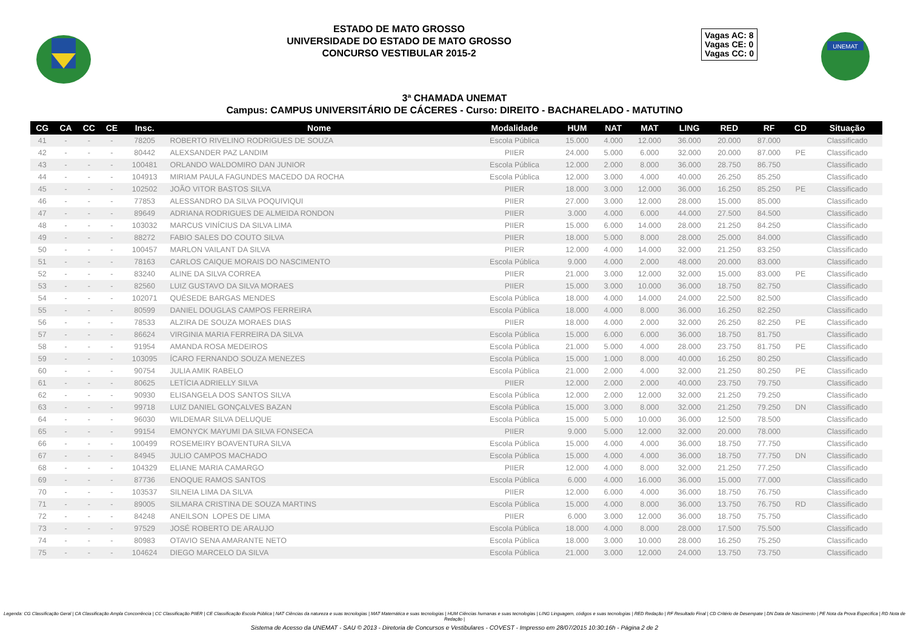ESTADO DE MATO GROSSO
UNIVERSIDADE DO ESTADO DE MATO GROSSO
CONCURSO VESTIBULAR 2015-2
Vagas AC: 8
Vagas CE: 0
Vagas CC: 0
UNEMAT
3ª CHAMADA UNEMAT
Campus: CAMPUS UNIVERSITÁRIO DE CÁCERES - Curso: DIREITO - BACHARELADO - MATUTINO
| CG | CA | CC | CE | Insc. | Nome | Modalidade | HUM | NAT | MAT | LING | RED | RF | CD | Situação |
| --- | --- | --- | --- | --- | --- | --- | --- | --- | --- | --- | --- | --- | --- | --- |
| 41 | - | - | - | 78205 | ROBERTO RIVELINO RODRIGUES DE SOUZA | Escola Pública | 15.000 | 4.000 | 12.000 | 36.000 | 20.000 | 87.000 | | Classificado |
| 42 | - | - | - | 80442 | ALEXSANDER PAZ LANDIM | PIIER | 24.000 | 5.000 | 6.000 | 32.000 | 20.000 | 87.000 | PE | Classificado |
| 43 | - | - | - | 100481 | ORLANDO WALDOMIRO DAN JUNIOR | Escola Pública | 12.000 | 2.000 | 8.000 | 36.000 | 28.750 | 86.750 | | Classificado |
| 44 | - | - | - | 104913 | MIRIAM PAULA FAGUNDES MACEDO DA ROCHA | Escola Pública | 12.000 | 3.000 | 4.000 | 40.000 | 26.250 | 85.250 | | Classificado |
| 45 | - | - | - | 102502 | JOÃO VITOR BASTOS SILVA | PIIER | 18.000 | 3.000 | 12.000 | 36.000 | 16.250 | 85.250 | PE | Classificado |
| 46 | - | - | - | 77853 | ALESSANDRO DA SILVA POQUIVIQUI | PIIER | 27.000 | 3.000 | 12.000 | 28.000 | 15.000 | 85.000 | | Classificado |
| 47 | - | - | - | 89649 | ADRIANA RODRIGUES DE ALMEIDA RONDON | PIIER | 3.000 | 4.000 | 6.000 | 44.000 | 27.500 | 84.500 | | Classificado |
| 48 | - | - | - | 103032 | MARCUS VINÍCIUS DA SILVA LIMA | PIIER | 15.000 | 6.000 | 14.000 | 28.000 | 21.250 | 84.250 | | Classificado |
| 49 | - | - | - | 88272 | FABIO SALES DO COUTO SILVA | PIIER | 18.000 | 5.000 | 8.000 | 28.000 | 25.000 | 84.000 | | Classificado |
| 50 | - | - | - | 100457 | MARLON VAILANT DA SILVA | PIIER | 12.000 | 4.000 | 14.000 | 32.000 | 21.250 | 83.250 | | Classificado |
| 51 | - | - | - | 78163 | CARLOS CAIQUE MORAIS DO NASCIMENTO | Escola Pública | 9.000 | 4.000 | 2.000 | 48.000 | 20.000 | 83.000 | | Classificado |
| 52 | - | - | - | 83240 | ALINE DA SILVA CORREA | PIIER | 21.000 | 3.000 | 12.000 | 32.000 | 15.000 | 83.000 | PE | Classificado |
| 53 | - | - | - | 82560 | LUIZ GUSTAVO DA SILVA MORAES | PIIER | 15.000 | 3.000 | 10.000 | 36.000 | 18.750 | 82.750 | | Classificado |
| 54 | - | - | - | 102071 | QUÉSEDE BARGAS MENDES | Escola Pública | 18.000 | 4.000 | 14.000 | 24.000 | 22.500 | 82.500 | | Classificado |
| 55 | - | - | - | 80599 | DANIEL DOUGLAS CAMPOS FERREIRA | Escola Pública | 18.000 | 4.000 | 8.000 | 36.000 | 16.250 | 82.250 | | Classificado |
| 56 | - | - | - | 78533 | ALZIRA DE SOUZA MORAES DIAS | PIIER | 18.000 | 4.000 | 2.000 | 32.000 | 26.250 | 82.250 | PE | Classificado |
| 57 | - | - | - | 86624 | VIRGINIA MARIA FERREIRA DA SILVA | Escola Pública | 15.000 | 6.000 | 6.000 | 36.000 | 18.750 | 81.750 | | Classificado |
| 58 | - | - | - | 91954 | AMANDA ROSA MEDEIROS | Escola Pública | 21.000 | 5.000 | 4.000 | 28.000 | 23.750 | 81.750 | PE | Classificado |
| 59 | - | - | - | 103095 | ÍCARO FERNANDO SOUZA MENEZES | Escola Pública | 15.000 | 1.000 | 8.000 | 40.000 | 16.250 | 80.250 | | Classificado |
| 60 | - | - | - | 90754 | JULIA AMIK RABELO | Escola Pública | 21.000 | 2.000 | 4.000 | 32.000 | 21.250 | 80.250 | PE | Classificado |
| 61 | - | - | - | 80625 | LETÍCIA ADRIELLY SILVA | PIIER | 12.000 | 2.000 | 2.000 | 40.000 | 23.750 | 79.750 | | Classificado |
| 62 | - | - | - | 90930 | ELISANGELA DOS SANTOS SILVA | Escola Pública | 12.000 | 2.000 | 12.000 | 32.000 | 21.250 | 79.250 | | Classificado |
| 63 | - | - | - | 99718 | LUIZ DANIEL GONÇALVES BAZAN | Escola Pública | 15.000 | 3.000 | 8.000 | 32.000 | 21.250 | 79.250 | DN | Classificado |
| 64 | - | - | - | 96030 | WILDEMAR SILVA DELUQUE | Escola Pública | 15.000 | 5.000 | 10.000 | 36.000 | 12.500 | 78.500 | | Classificado |
| 65 | - | - | - | 99154 | EMONYCK MAYUMI DA SILVA FONSECA | PIIER | 9.000 | 5.000 | 12.000 | 32.000 | 20.000 | 78.000 | | Classificado |
| 66 | - | - | - | 100499 | ROSEMEIRY BOAVENTURA SILVA | Escola Pública | 15.000 | 4.000 | 4.000 | 36.000 | 18.750 | 77.750 | | Classificado |
| 67 | - | - | - | 84945 | JULIO CAMPOS MACHADO | Escola Pública | 15.000 | 4.000 | 4.000 | 36.000 | 18.750 | 77.750 | DN | Classificado |
| 68 | - | - | - | 104329 | ELIANE MARIA CAMARGO | PIIER | 12.000 | 4.000 | 8.000 | 32.000 | 21.250 | 77.250 | | Classificado |
| 69 | - | - | - | 87736 | ENOQUE RAMOS SANTOS | Escola Pública | 6.000 | 4.000 | 16.000 | 36.000 | 15.000 | 77.000 | | Classificado |
| 70 | - | - | - | 103537 | SILNEIA LIMA DA SILVA | PIIER | 12.000 | 6.000 | 4.000 | 36.000 | 18.750 | 76.750 | | Classificado |
| 71 | - | - | - | 89005 | SILMARA CRISTINA DE SOUZA MARTINS | Escola Pública | 15.000 | 4.000 | 8.000 | 36.000 | 13.750 | 76.750 | RD | Classificado |
| 72 | - | - | - | 84248 | ANEILSON LOPES DE LIMA | PIIER | 6.000 | 3.000 | 12.000 | 36.000 | 18.750 | 75.750 | | Classificado |
| 73 | - | - | - | 97529 | JOSÉ ROBERTO DE ARAUJO | Escola Pública | 18.000 | 4.000 | 8.000 | 28.000 | 17.500 | 75.500 | | Classificado |
| 74 | - | - | - | 80983 | OTAVIO SENA AMARANTE NETO | Escola Pública | 18.000 | 3.000 | 10.000 | 28.000 | 16.250 | 75.250 | | Classificado |
| 75 | - | - | - | 104624 | DIEGO MARCELO DA SILVA | Escola Pública | 21.000 | 3.000 | 12.000 | 24.000 | 13.750 | 73.750 | | Classificado |
Legenda: CG Classificação Geral | CA Classificação Ampla Concorrência | CC Classificação PIIER | CE Classificação Escola Pública | NAT Ciências da natureza e suas tecnologias | MAT Matemática e suas tecnologias | HUM Ciências humanas e suas tecnologias | LING Linguagem, códigos e suas tecnologias | RED Redação | RF Resultado Final | CD Critério de Desempate | DN Data de Nascimento | PE Nota da Prova Específica | RD Nota de Redação |
Sistema de Acesso da UNEMAT - SAU © 2013 - Diretoria de Concursos e Vestibulares - COVEST - Impresso em 28/07/2015 10:30:16h - Página 2 de 2